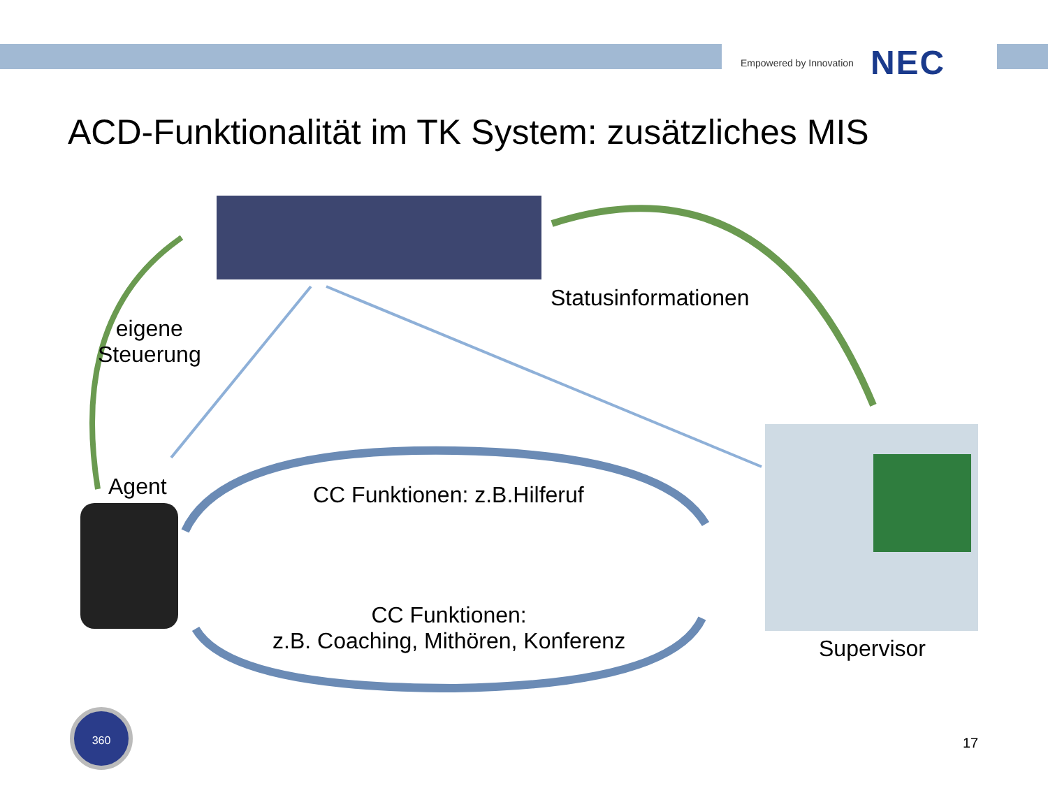Empowered by Innovation NEC
ACD-Funktionalität im TK System: zusätzliches MIS
360
Statusinformationen
eigene
Steuerung
Agent CC Funktionen: z.B.Hilferuf
CC Funktionen:
z.B. Coaching, Mithören, Konferenz
Supervisor
17